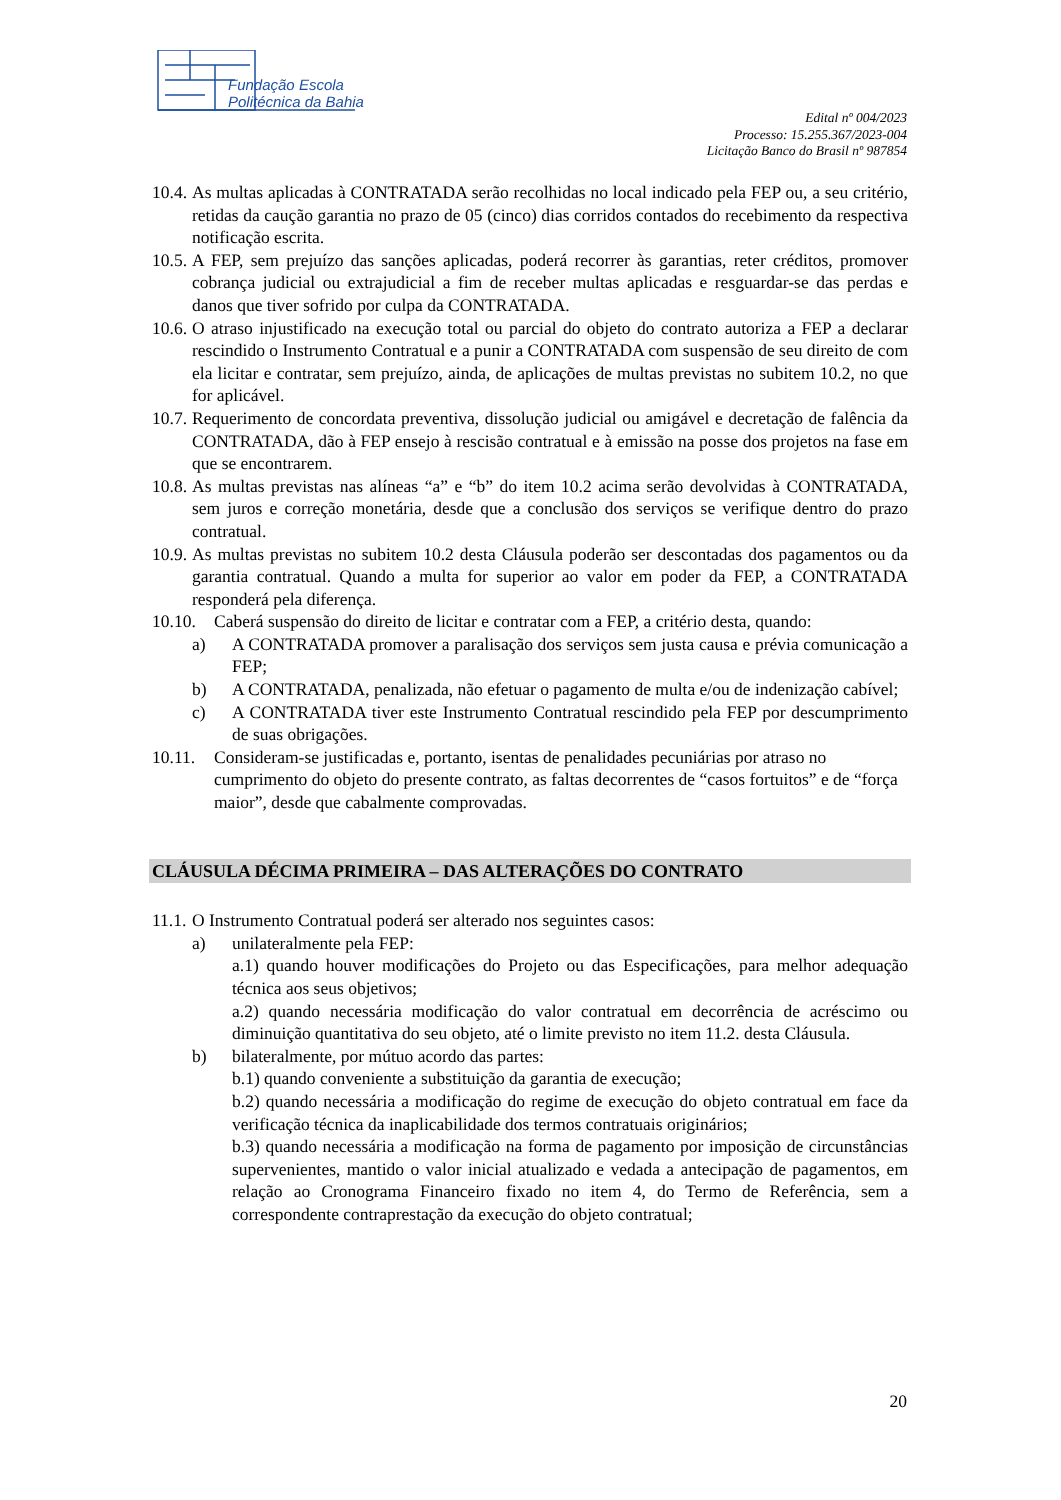Fundação Escola
Politécnica da Bahia
Edital nº 004/2023
Processo: 15.255.367/2023-004
Licitação Banco do Brasil nº 987854
10.4.
As multas aplicadas à CONTRATADA serão recolhidas no local indicado pela FEP ou, a seu critério, retidas da caução garantia no prazo de 05 (cinco) dias corridos contados do recebimento da respectiva notificação escrita.
10.5.
A FEP, sem prejuízo das sanções aplicadas, poderá recorrer às garantias, reter créditos, promover cobrança judicial ou extrajudicial a fim de receber multas aplicadas e resguardar-se das perdas e danos que tiver sofrido por culpa da CONTRATADA.
10.6.
O atraso injustificado na execução total ou parcial do objeto do contrato autoriza a FEP a declarar rescindido o Instrumento Contratual e a punir a CONTRATADA com suspensão de seu direito de com ela licitar e contratar, sem prejuízo, ainda, de aplicações de multas previstas no subitem 10.2, no que for aplicável.
10.7.
Requerimento de concordata preventiva, dissolução judicial ou amigável e decretação de falência da CONTRATADA, dão à FEP ensejo à rescisão contratual e à emissão na posse dos projetos na fase em que se encontrarem.
10.8.
As multas previstas nas alíneas “a” e “b” do item 10.2 acima serão devolvidas à CONTRATADA, sem juros e correção monetária, desde que a conclusão dos serviços se verifique dentro do prazo contratual.
10.9.
As multas previstas no subitem 10.2 desta Cláusula poderão ser descontadas dos pagamentos ou da garantia contratual. Quando a multa for superior ao valor em poder da FEP, a CONTRATADA responderá pela diferença.
10.10.
Caberá suspensão do direito de licitar e contratar com a FEP, a critério desta, quando:
a) A CONTRATADA promover a paralisação dos serviços sem justa causa e prévia comunicação a FEP;
b) A CONTRATADA, penalizada, não efetuar o pagamento de multa e/ou de indenização cabível;
c) A CONTRATADA tiver este Instrumento Contratual rescindido pela FEP por descumprimento de suas obrigações.
10.11.
Consideram-se justificadas e, portanto, isentas de penalidades pecuniárias por atraso no cumprimento do objeto do presente contrato, as faltas decorrentes de “casos fortuitos” e de “força maior”, desde que cabalmente comprovadas.
CLÁUSULA DÉCIMA PRIMEIRA – DAS ALTERAÇÕES DO CONTRATO
11.1.
O Instrumento Contratual poderá ser alterado nos seguintes casos:
a) unilateralmente pela FEP:
a.1) quando houver modificações do Projeto ou das Especificações, para melhor adequação técnica aos seus objetivos;
a.2) quando necessária modificação do valor contratual em decorrência de acréscimo ou diminuição quantitativa do seu objeto, até o limite previsto no item 11.2. desta Cláusula.
b) bilateralmente, por mútuo acordo das partes:
b.1) quando conveniente a substituição da garantia de execução;
b.2) quando necessária a modificação do regime de execução do objeto contratual em face da verificação técnica da inaplicabilidade dos termos contratuais originários;
b.3) quando necessária a modificação na forma de pagamento por imposição de circunstâncias supervenientes, mantido o valor inicial atualizado e vedada a antecipação de pagamentos, em relação ao Cronograma Financeiro fixado no item 4, do Termo de Referência, sem a correspondente contraprestação da execução do objeto contratual;
20